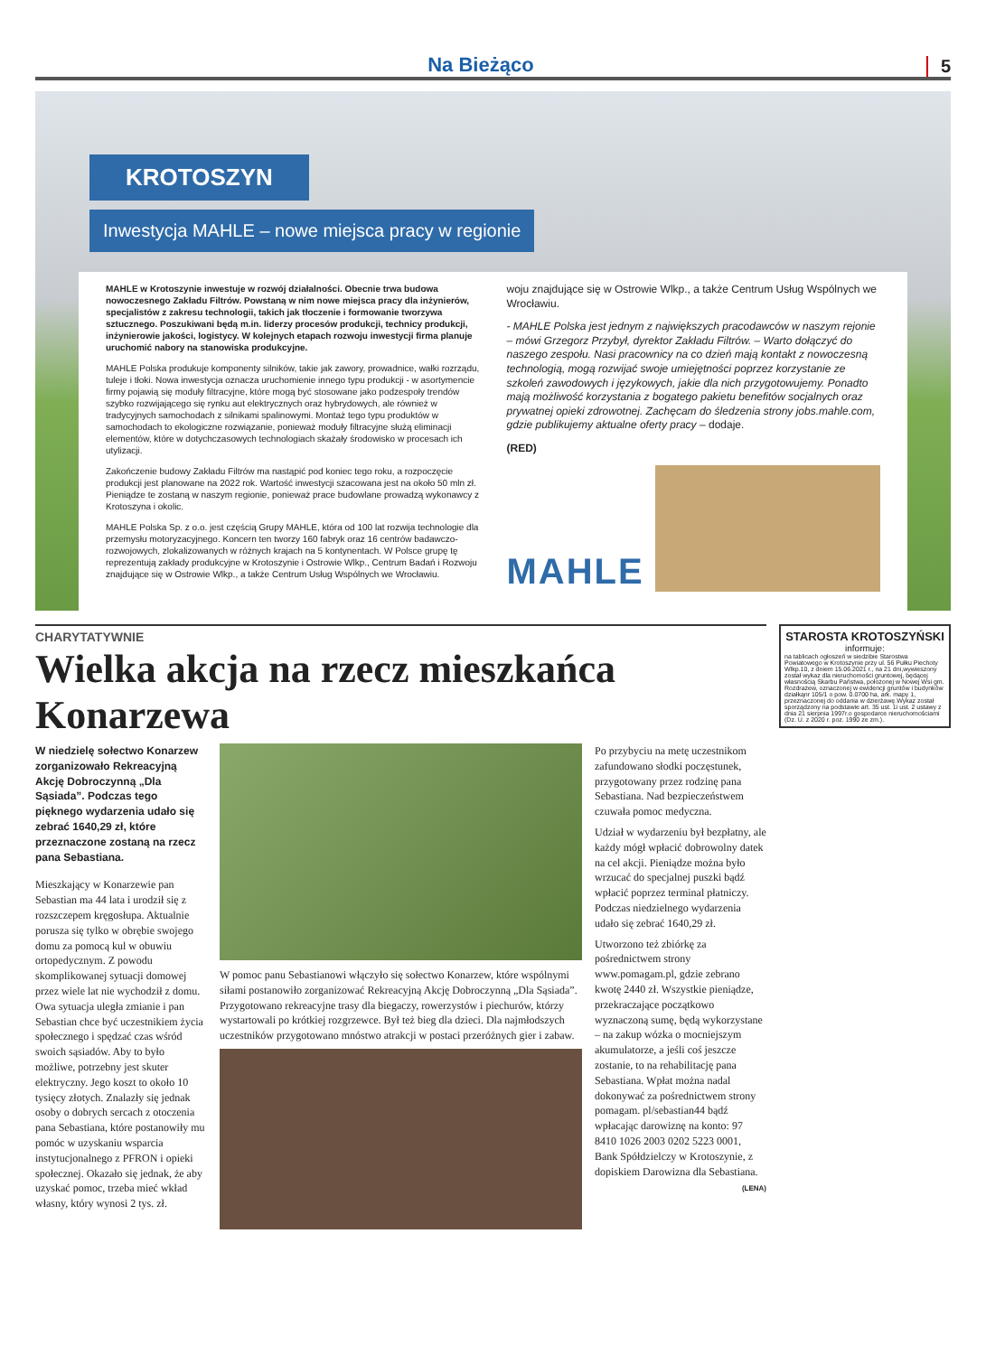Na Bieżąco
5
KROTOSZYN
Inwestycja MAHLE – nowe miejsca pracy w regionie
MAHLE w Krotoszynie inwestuje w rozwój działalności. Obecnie trwa budowa nowoczesnego Zakładu Filtrów. Powstaną w nim nowe miejsca pracy dla inżynierów, specjalistów z zakresu technologii, takich jak tłoczenie i formowanie tworzywa sztucznego. Poszukiwani będą m.in. liderzy procesów produkcji, technicy produkcji, inżynierowie jakości, logistycy. W kolejnych etapach rozwoju inwestycji firma planuje uruchomić nabory na stanowiska produkcyjne.
MAHLE Polska produkuje komponenty silników, takie jak zawory, prowadnice, wałki rozrządu, tuleje i tłoki. Nowa inwestycja oznacza uruchomienie innego typu produkcji - w asortymencie firmy pojawią się moduły filtracyjne, które mogą być stosowane jako podzespoły trendów szybko rozwijającego się rynku aut elektrycznych oraz hybrydowych, ale również w tradycyjnych samochodach z silnikami spalinowymi. Montaż tego typu produktów w samochodach to ekologiczne rozwiązanie, ponieważ moduły filtracyjne służą eliminacji elementów, które w dotychczasowych technologiach skażały środowisko w procesach ich utylizacji.
Zakończenie budowy Zakładu Filtrów ma nastąpić pod koniec tego roku, a rozpoczęcie produkcji jest planowane na 2022 rok. Wartość inwestycji szacowana jest na około 50 mln zł. Pieniądze te zostaną w naszym regionie, ponieważ prace budowlane prowadzą wykonawcy z Krotoszyna i okolic.
MAHLE Polska Sp. z o.o. jest częścią Grupy MAHLE, która od 100 lat rozwija technologie dla przemysłu motoryzacyjnego. Koncern ten tworzy 160 fabryk oraz 16 centrów badawczo-rozwojowych, zlokalizowanych w różnych krajach na 5 kontynentach. W Polsce grupę tę reprezentują zakłady produkcyjne w Krotoszynie i Ostrowie Wlkp., Centrum Badań i Rozwoju znajdujące się w Ostrowie Wlkp., a także Centrum Usług Wspólnych we Wrocławiu.
woju znajdujące się w Ostrowie Wlkp., a także Centrum Usług Wspólnych we Wrocławiu.
- MAHLE Polska jest jednym z największych pracodawców w naszym rejonie – mówi Grzegorz Przybył, dyrektor Zakładu Filtrów. – Warto dołączyć do naszego zespołu. Nasi pracownicy na co dzień mają kontakt z nowoczesną technologią, mogą rozwijać swoje umiejętności poprzez korzystanie ze szkoleń zawodowych i językowych, jakie dla nich przygotowujemy. Ponadto mają możliwość korzystania z bogatego pakietu benefitów socjalnych oraz prywatnej opieki zdrowotnej. Zachęcam do śledzenia strony jobs.mahle.com, gdzie publikujemy aktualne oferty pracy – dodaje.
(RED)
MAHLE
CHARYTATYWNIE
Wielka akcja na rzecz mieszkańca Konarzewa
W niedzielę sołectwo Konarzew zorganizowało Rekreacyjną Akcję Dobroczynną „Dla Sąsiada”. Podczas tego pięknego wydarzenia udało się zebrać 1640,29 zł, które przeznaczone zostaną na rzecz pana Sebastiana.
Mieszkający w Konarzewie pan Sebastian ma 44 lata i urodził się z rozszczepem kręgosłupa. Aktualnie porusza się tylko w obrębie swojego domu za pomocą kul w obuwiu ortopedycznym. Z powodu skomplikowanej sytuacji domowej przez wiele lat nie wychodził z domu. Owa sytuacja uległa zmianie i pan Sebastian chce być uczestnikiem życia społecznego i spędzać czas wśród swoich sąsiadów. Aby to było możliwe, potrzebny jest skuter elektryczny. Jego koszt to około 10 tysięcy złotych. Znalazły się jednak osoby o dobrych sercach z otoczenia pana Sebastiana, które postanowiły mu pomóc w uzyskaniu wsparcia instytucjonalnego z PFRON i opieki społecznej. Okazało się jednak, że aby uzyskać pomoc, trzeba mieć wkład własny, który wynosi 2 tys. zł.
W pomoc panu Sebastianowi włączyło się sołectwo Konarzew, które wspólnymi siłami postanowiło zorganizować Rekreacyjną Akcję Dobroczynną „Dla Sąsiada”. Przygotowano rekreacyjne trasy dla biegaczy, rowerzystów i piechurów, którzy wystartowali po krótkiej rozgrzewce. Był też bieg dla dzieci. Dla najmłodszych uczestników przygotowano mnóstwo atrakcji w postaci przeróżnych gier i zabaw.
Po przybyciu na metę uczestnikom zafundowano słodki poczęstunek, przygotowany przez rodzinę pana Sebastiana. Nad bezpieczeństwem czuwała pomoc medyczna.
Udział w wydarzeniu był bezpłatny, ale każdy mógł wpłacić dobrowolny datek na cel akcji. Pieniądze można było wrzucać do specjalnej puszki bądź wpłacić poprzez terminal płatniczy. Podczas niedzielnego wydarzenia udało się zebrać 1640,29 zł.
Utworzono też zbiórkę za pośrednictwem strony www.pomagam.pl, gdzie zebrano kwotę 2440 zł. Wszystkie pieniądze, przekraczające początkowo wyznaczoną sumę, będą wykorzystane – na zakup wózka o mocniejszym akumulatorze, a jeśli coś jeszcze zostanie, to na rehabilitację pana Sebastiana. Wpłat można nadal dokonywać za pośrednictwem strony pomagam. pl/sebastian44 bądź wpłacając darowiznę na konto: 97 8410 1026 2003 0202 5223 0001, Bank Spółdzielczy w Krotoszynie, z dopiskiem Darowizna dla Sebastiana.
(LENA)
STAROSTA KROTOSZYŃSKI
informuje:
na tablicach ogłoszeń w siedzibie Starostwa Powiatowego w Krotoszynie przy ul. 56 Pułku Piechoty Wlkp.10, z dniem 15.06.2021 r., na 21 dni,wywieszony został wykaz dla nieruchomości gruntowej, będącej własnością Skarbu Państwa, położonej w Nowej Wsi gm. Rozdrażew, oznaczonej w ewidencji gruntów i budynków działkąnr 105/1 o pow. 0.0700 ha, ark. mapy 1, przeznaczonej do oddania w dzierżawę.Wykaz został sporządzony na podstawie art. 35 ust. 1i ust. 2 ustawy z dnia 21 sierpnia 1997r.o gospodarce nieruchomościami (Dz. U. z 2020 r. poz. 1990 ze zm.).